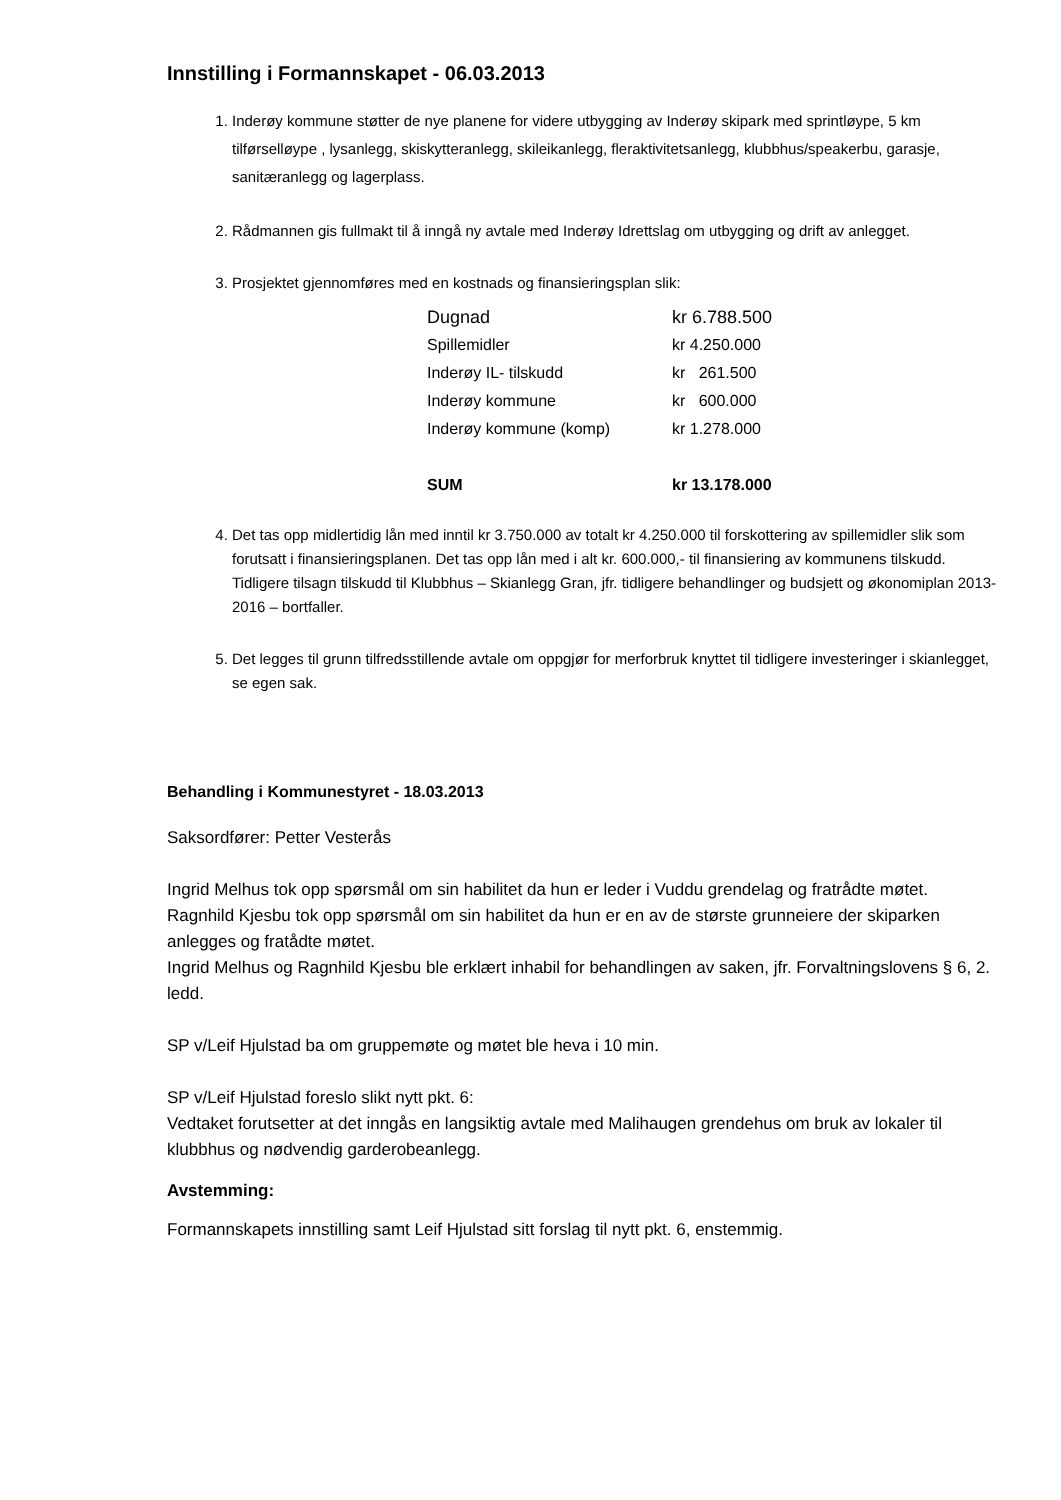Innstilling i Formannskapet - 06.03.2013
1. Inderøy kommune støtter de nye planene for videre utbygging av Inderøy skipark med sprintløype, 5 km tilførselløype , lysanlegg, skiskytteranlegg, skileikanlegg, fleraktivitetsanlegg, klubbhus/speakerbu, garasje, sanitæranlegg og lagerplass.
2. Rådmannen gis fullmakt til å inngå ny avtale med Inderøy Idrettslag om utbygging og drift av anlegget.
3. Prosjektet gjennomføres med en kostnads og finansieringsplan slik:
| Dugnad | kr 6.788.500 |
| Spillemidler | kr 4.250.000 |
| Inderøy IL- tilskudd | kr 261.500 |
| Inderøy kommune | kr 600.000 |
| Inderøy kommune (komp) | kr 1.278.000 |
| SUM | kr 13.178.000 |
4. Det tas opp midlertidig lån med inntil kr 3.750.000 av totalt kr 4.250.000 til forskottering av spillemidler slik som forutsatt i finansieringsplanen. Det tas opp lån med i alt kr. 600.000,- til finansiering av kommunens tilskudd. Tidligere tilsagn tilskudd til Klubbhus – Skianlegg Gran, jfr. tidligere behandlinger og budsjett og økonomiplan 2013-2016 – bortfaller.
5. Det legges til grunn tilfredsstillende avtale om oppgjør for merforbruk knyttet til tidligere investeringer i skianlegget, se egen sak.
Behandling i Kommunestyret - 18.03.2013
Saksordfører: Petter Vesterås
Ingrid Melhus tok opp spørsmål om sin habilitet da hun er leder i Vuddu grendelag og fratrådte møtet.
Ragnhild Kjesbu tok opp spørsmål om sin habilitet da hun er en av de største grunneiere der skiparken anlegges og fratådte møtet.
Ingrid Melhus og Ragnhild Kjesbu ble erklært inhabil for behandlingen av saken, jfr. Forvaltningslovens § 6, 2. ledd.
SP v/Leif Hjulstad ba om gruppemøte og møtet ble heva i 10 min.
SP v/Leif Hjulstad foreslo slikt nytt pkt. 6:
Vedtaket forutsetter at det inngås en langsiktig avtale med Malihaugen grendehus om bruk av lokaler til klubbhus og nødvendig garderobeanlegg.
Avstemming:
Formannskapets innstilling samt Leif Hjulstad sitt forslag til nytt pkt. 6, enstemmig.